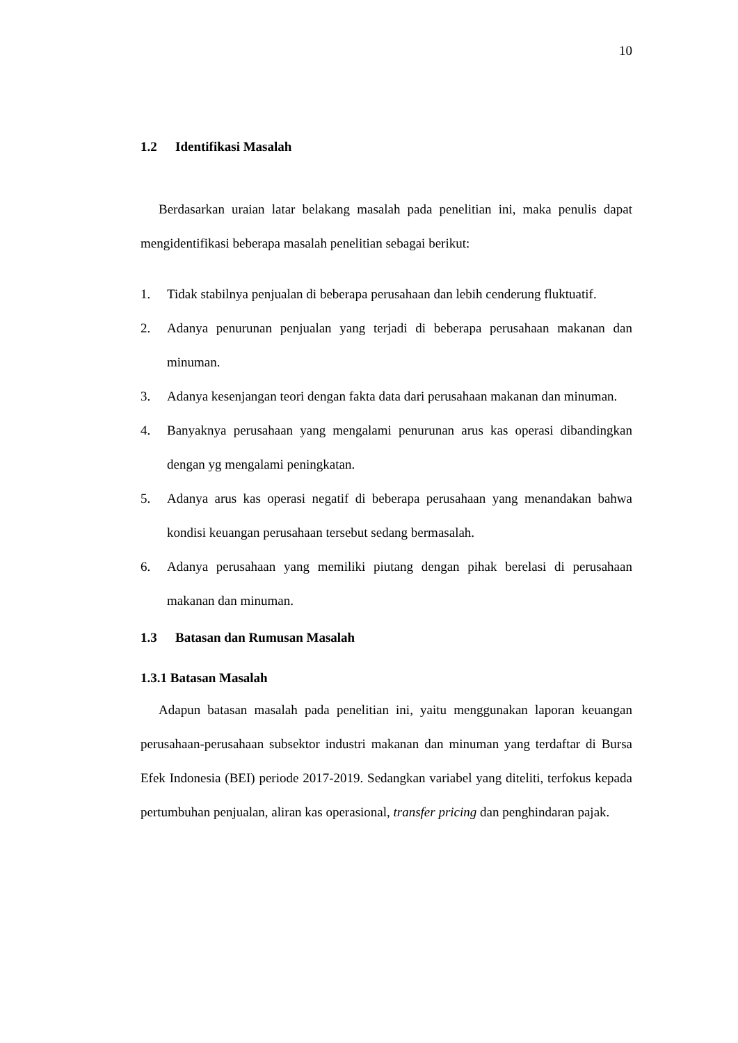10
1.2 Identifikasi Masalah
Berdasarkan uraian latar belakang masalah pada penelitian ini, maka penulis dapat mengidentifikasi beberapa masalah penelitian sebagai berikut:
1. Tidak stabilnya penjualan di beberapa perusahaan dan lebih cenderung fluktuatif.
2. Adanya penurunan penjualan yang terjadi di beberapa perusahaan makanan dan minuman.
3. Adanya kesenjangan teori dengan fakta data dari perusahaan makanan dan minuman.
4. Banyaknya perusahaan yang mengalami penurunan arus kas operasi dibandingkan dengan yg mengalami peningkatan.
5. Adanya arus kas operasi negatif di beberapa perusahaan yang menandakan bahwa kondisi keuangan perusahaan tersebut sedang bermasalah.
6. Adanya perusahaan yang memiliki piutang dengan pihak berelasi di perusahaan makanan dan minuman.
1.3 Batasan dan Rumusan Masalah
1.3.1 Batasan Masalah
Adapun batasan masalah pada penelitian ini, yaitu menggunakan laporan keuangan perusahaan-perusahaan subsektor industri makanan dan minuman yang terdaftar di Bursa Efek Indonesia (BEI) periode 2017-2019. Sedangkan variabel yang diteliti, terfokus kepada pertumbuhan penjualan, aliran kas operasional, transfer pricing dan penghindaran pajak.